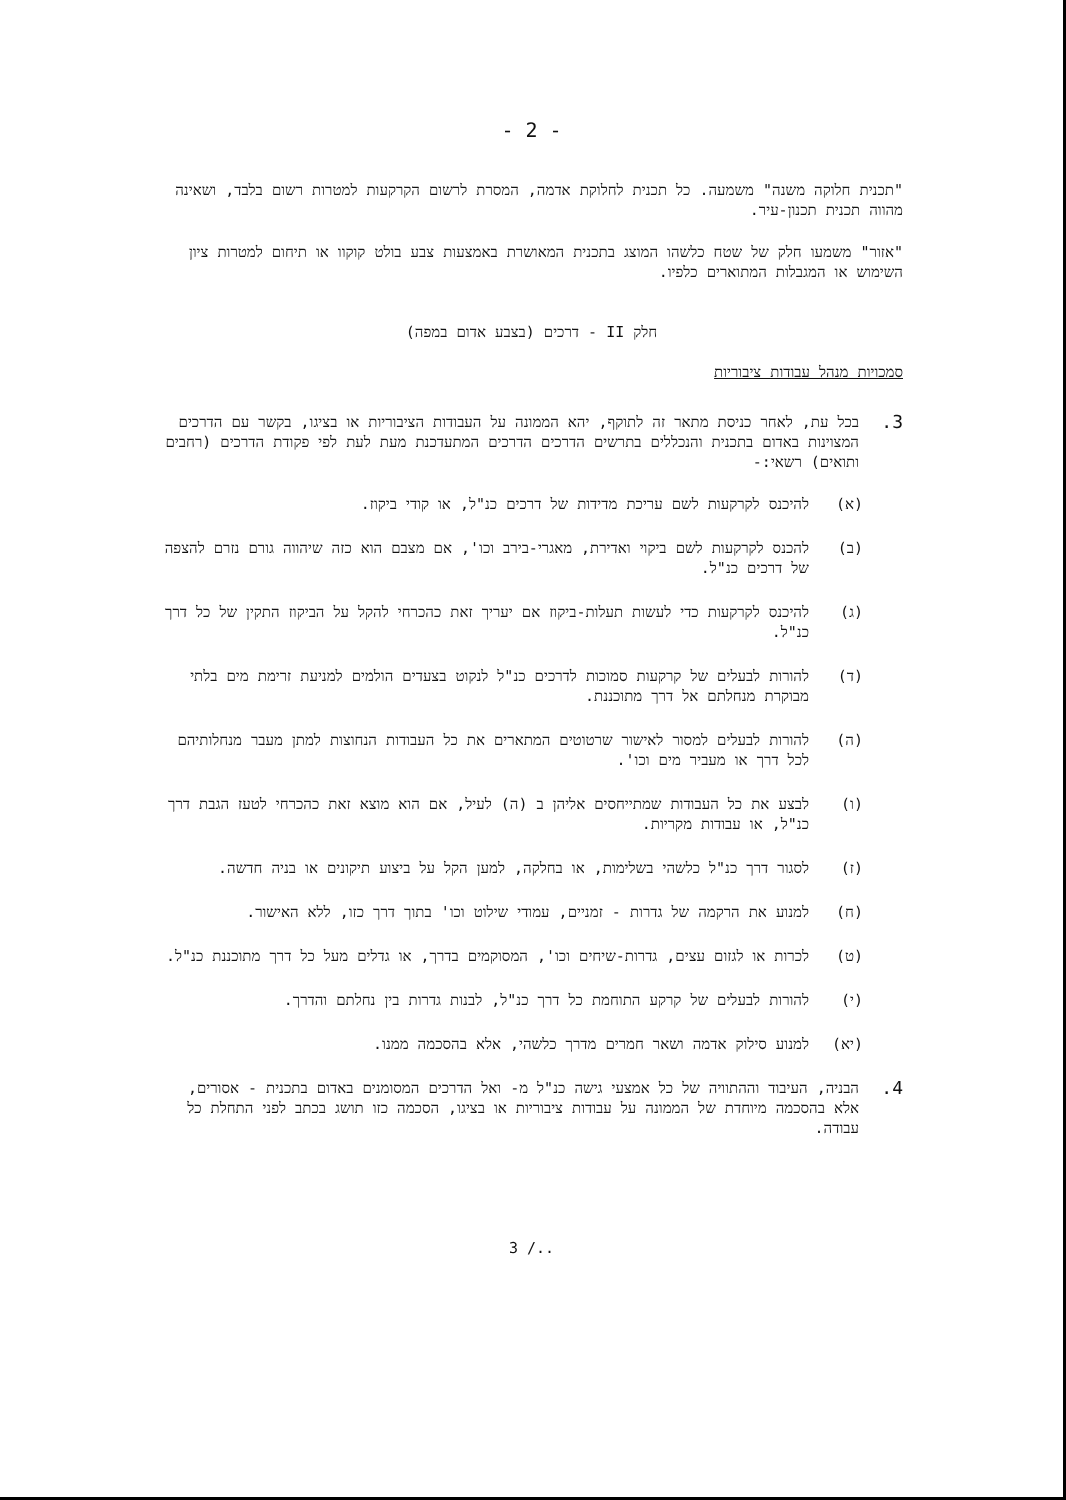- 2 -
"תכנית חלוקה משנה" משמעה. כל תכנית לחלוקת אדמה, המסרת לרשום הקרקעות למטרות רשום בלבד, ושאינה מהווה תכנית תכנון-עיר.
"אזור" משמעו חלק של שטח כלשהו המוצג בתכנית המאושרת באמצעות צבע בולט קוקוו או תיחום למטרות ציון השימוש או המגבלות המתוארים כלפיו.
חלק II - דרכים (בצבע אדום במפה)
סמכויות מנהל עבודות ציבוריות
3.
בכל עת, לאחר כניסת מתאר זה לתוקף, יהא הממונה על העבודות הציבוריות או בציגו, בקשר עם הדרכים המצוינות באדום בתכנית והנכללים בתרשים הדרכים הדרכים המתעדכנת מעת לעת לפי פקודת הדרכים (רחבים ותואים) רשאי:-
(א) להיכנס לקרקעות לשם עריכת מדידות של דרכים כנ"ל, או קודי ביקוז.
(ב) להכנס לקרקעות לשם ביקוי ואדירת, מאגרי-בירב וכו', אם מצבם הוא כזה שיהווה גורם נזרם להצפה של דרכים כנ"ל.
(ג) להיכנס לקרקעות כדי לעשות תעלות-ביקוז אם יעריך זאת כהכרחי להקל על הביקוז התקין של כל דרך כנ"ל.
(ד) להורות לבעלים של קרקעות סמוכות לדרכים כנ"ל לנקוט בצעדים הולמים למניעת זרימת מים בלתי מבוקרת מנחלתם אל דרך מתוכננת.
(ה) להורות לבעלים למסור לאישור שרטוטים המתארים את כל העבודות הנחוצות למתן מעבר מנחלותיהם לכל דרך או מעביר מים וכו'.
(ו) לבצע את כל העבודות שמתייחסים אליהן ב (ה) לעיל, אם הוא מוצא זאת כהכרחי לטעז הגבת דרך כנ"ל, או עבודות מקריות.
(ז) לסגור דרך כנ"ל כלשהי בשלימות, או בחלקה, למען הקל על ביצוע תיקונים או בניה חדשה.
(ח) למנוע את הרקמה של גדרות - זמניים, עמודי שילוט וכו' בתוך דרך כזו, ללא האישור.
(ט) לכרות או לגזום עצים, גדרות-שיחים וכו', המסוקמים בדרך, או גדלים מעל כל דרך מתוכננת כנ"ל.
(י) להורות לבעלים של קרקע התוחמת כל דרך כנ"ל, לבנות גדרות בין נחלתם והדרך.
(יא) למנוע סילוק אדמה ושאר חמרים מדרך כלשהי, אלא בהסכמה ממנו.
4.
הבניה, העיבוד וההתוויה של כל אמצעי גישה כנ"ל מ- ואל הדרכים המסומנים באדום בתכנית - אסורים, אלא בהסכמה מיוחדת של הממונה על עבודות ציבוריות או בציגו, הסכמה כזו תושג בכתב לפני התחלת כל עבודה.
3 /..